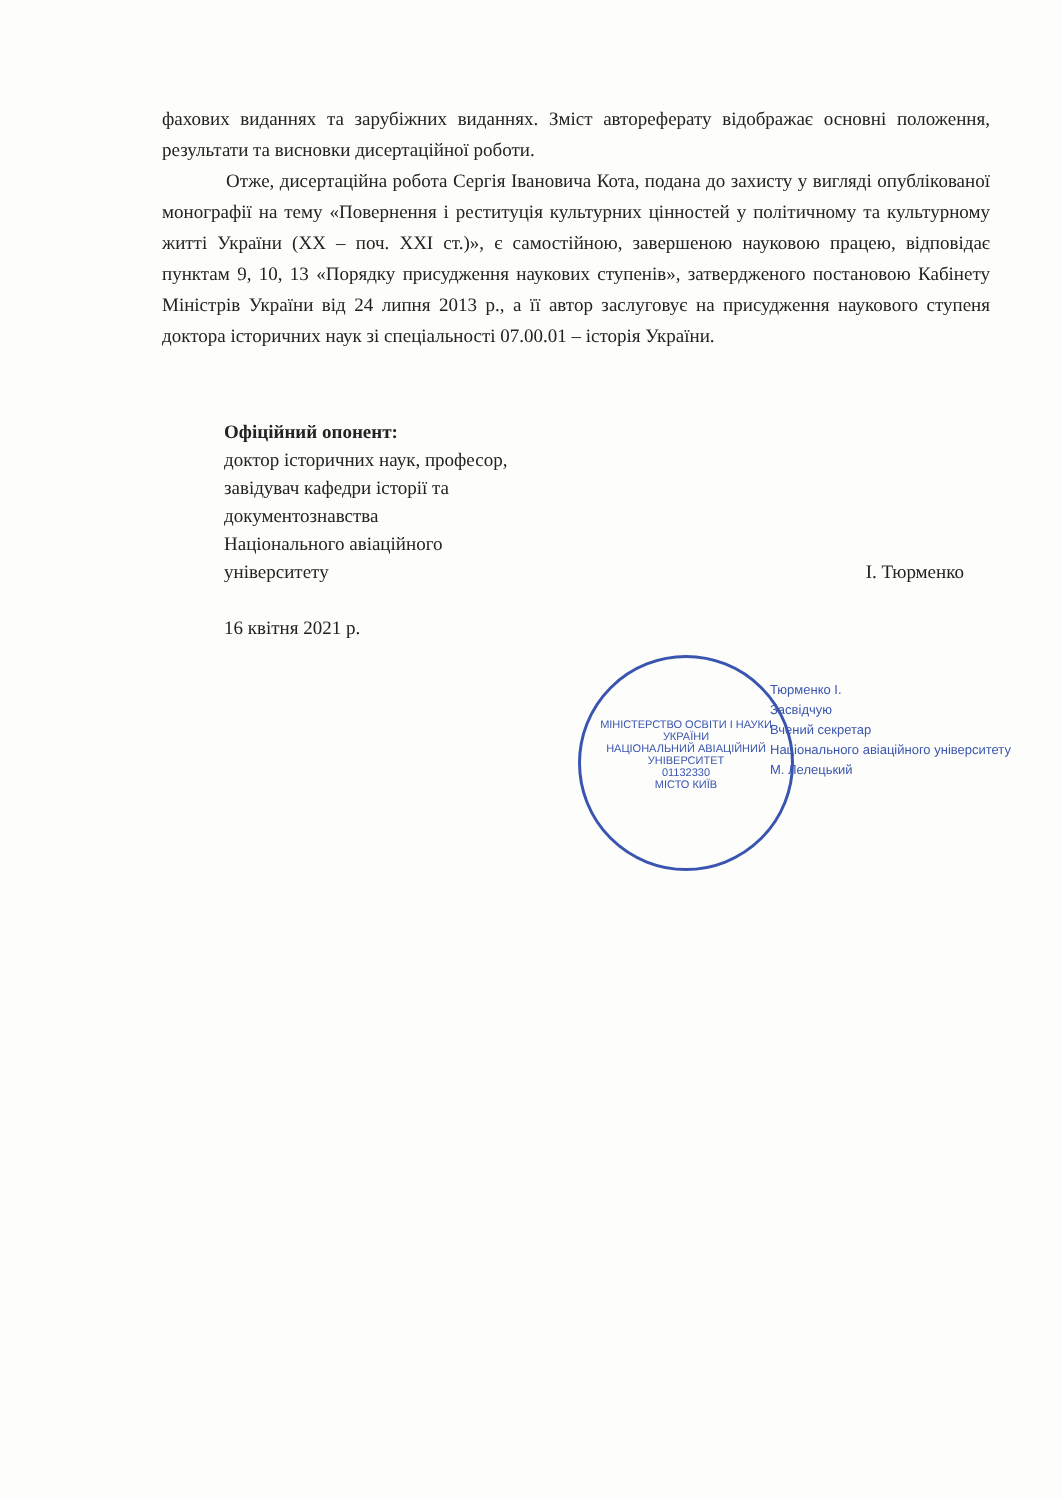фахових виданнях та зарубіжних виданнях. Зміст автореферату відображає основні положення, результати та висновки дисертаційної роботи.
Отже, дисертаційна робота Сергія Івановича Кота, подана до захисту у вигляді опублікованої монографії на тему «Повернення і реституція культурних цінностей у політичному та культурному житті України (ХХ – поч. ХХІ ст.)», є самостійною, завершеною науковою працею, відповідає пунктам 9, 10, 13 «Порядку присудження наукових ступенів», затвердженого постановою Кабінету Міністрів України від 24 липня 2013 р., а її автор заслуговує на присудження наукового ступеня доктора історичних наук зі спеціальності 07.00.01 – історія України.
Офіційний опонент:
доктор історичних наук, професор,
завідувач кафедри історії та
документознавства
Національного авіаційного
університету І. Тюрменко
16 квітня 2021 р.
МІНІСТЕРСТВО ОСВІТИ І НАУКИ УКРАЇНИ
НАЦІОНАЛЬНИЙ АВІАЦІЙНИЙ УНІВЕРСИТЕТ
01132330
МІСТО КИЇВ
Тюрменко І.
Засвідчую
Вчений секретар
Національного авіаційного університету
М. Лелецький